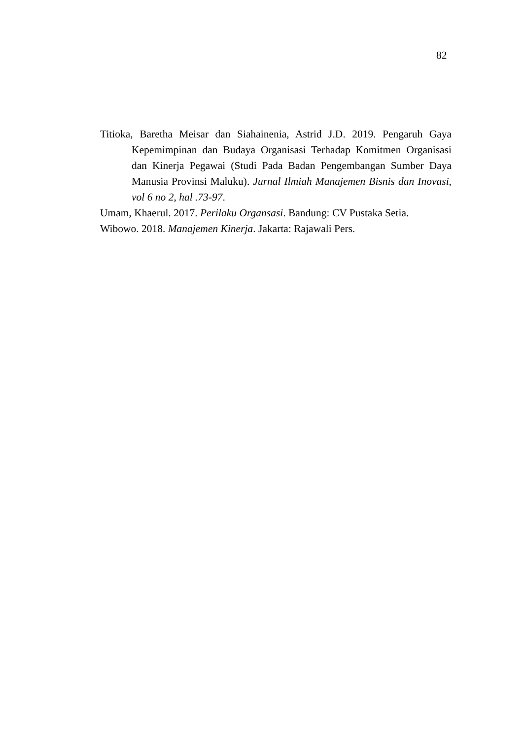82
Titioka, Baretha Meisar dan Siahainenia, Astrid J.D. 2019. Pengaruh Gaya Kepemimpinan dan Budaya Organisasi Terhadap Komitmen Organisasi dan Kinerja Pegawai (Studi Pada Badan Pengembangan Sumber Daya Manusia Provinsi Maluku). Jurnal Ilmiah Manajemen Bisnis dan Inovasi, vol 6 no 2, hal .73-97.
Umam, Khaerul. 2017. Perilaku Organsasi. Bandung: CV Pustaka Setia.
Wibowo. 2018. Manajemen Kinerja. Jakarta: Rajawali Pers.